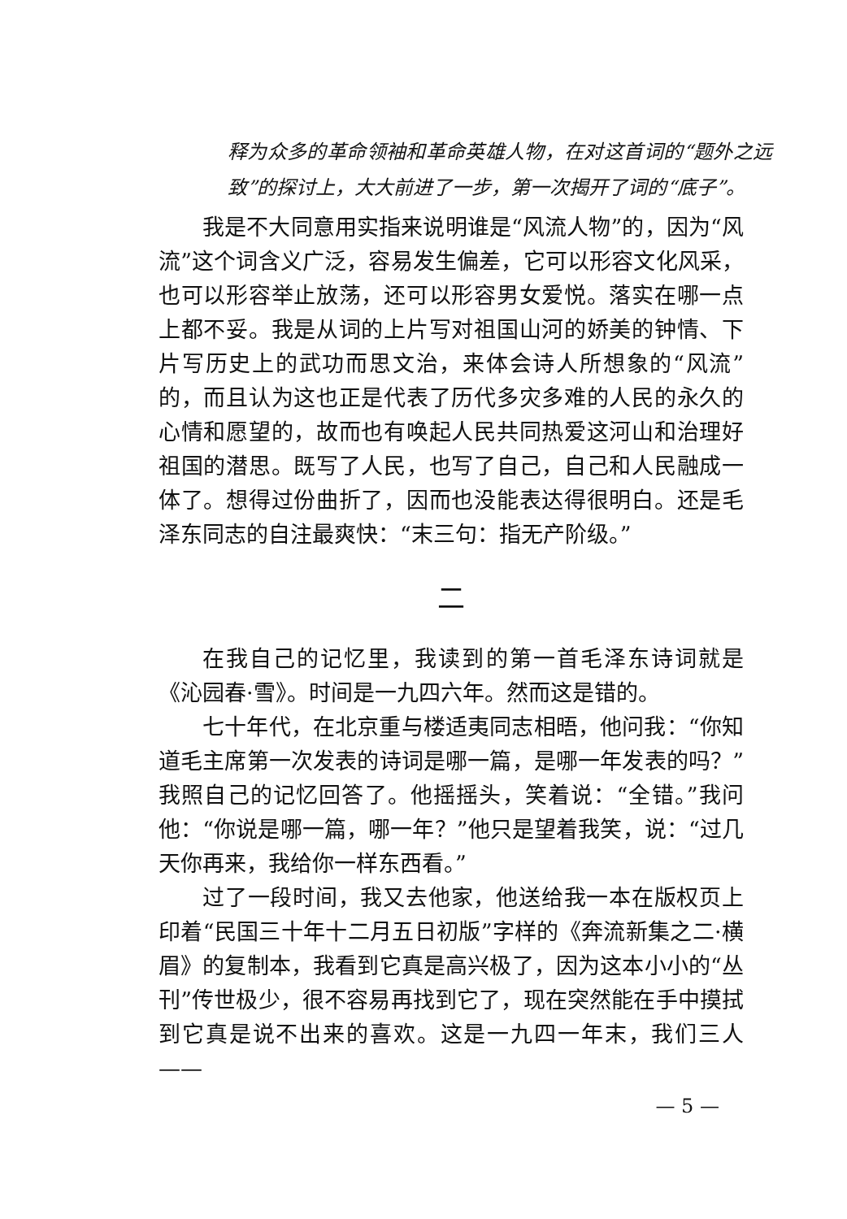释为众多的革命领袖和革命英雄人物，在对这首词的“题外之远致”的探讨上，大大前进了一步，第一次揭开了词的“底子”。
我是不大同意用实指来说明谁是“风流人物”的，因为“风流”这个词含义广泛，容易发生偏差，它可以形容文化风采，也可以形容举止放荡，还可以形容男女爱悦。落实在哪一点上都不妥。我是从词的上片写对祖国山河的娇美的钟情、下片写历史上的武功而思文治，来体会诗人所想象的“风流”的，而且认为这也正是代表了历代多灾多难的人民的永久的心情和愿望的，故而也有唤起人民共同热爱这河山和治理好祖国的潜思。既写了人民，也写了自己，自己和人民融成一体了。想得过份曲折了，因而也没能表达得很明白。还是毛泽东同志的自注最爽快：“末三句：指无产阶级。”
二
在我自己的记忆里，我读到的第一首毛泽东诗词就是《沁园春·雪》。时间是一九四六年。然而这是错的。
七十年代，在北京重与楼适夷同志相晤，他问我：“你知道毛主席第一次发表的诗词是哪一篇，是哪一年发表的吗？”我照自己的记忆回答了。他摇摇头，笑着说：“全错。”我问他：“你说是哪一篇，哪一年？”他只是望着我笑，说：“过几天你再来，我给你一样东西看。”
过了一段时间，我又去他家，他送给我一本在版权页上印着“民国三十年十二月五日初版”字样的《奔流新集之二·横眉》的复制本，我看到它真是高兴极了，因为这本小小的“丛刊”传世极少，很不容易再找到它了，现在突然能在手中摸拭到它真是说不出来的喜欢。这是一九四一年末，我们三人——
— 5 —